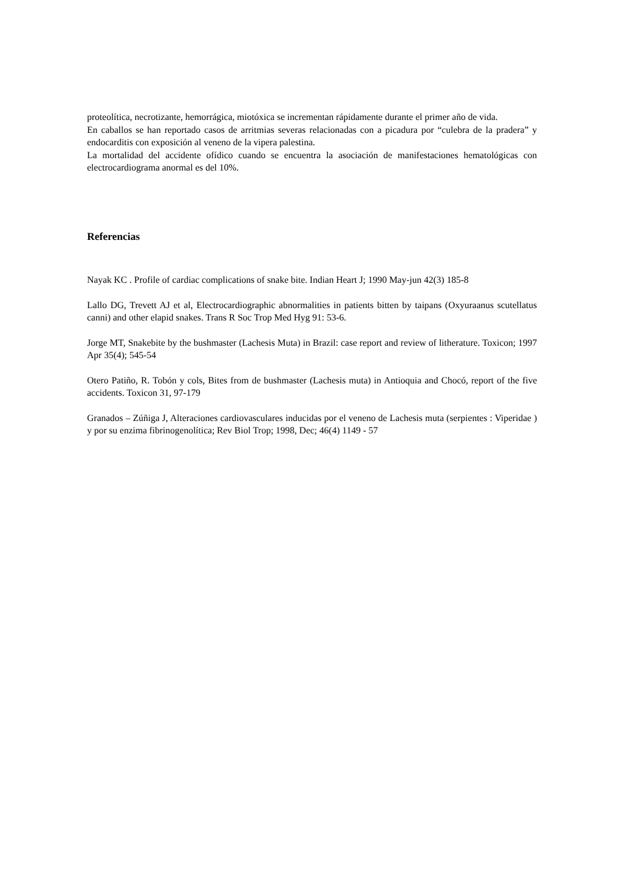proteolítica, necrotizante, hemorrágica, miotóxica se incrementan rápidamente durante el primer año de vida.
En caballos se han reportado casos de arritmias severas relacionadas con a picadura por “culebra de la pradera” y endocarditis con exposición al veneno de la vipera palestina.
La mortalidad del accidente ofídico cuando se encuentra la asociación de manifestaciones hematológicas con electrocardiograma anormal es del 10%.
Referencias
Nayak KC . Profile of cardiac complications of snake bite. Indian Heart J; 1990 May-jun 42(3) 185-8
Lallo DG, Trevett AJ et al, Electrocardiographic abnormalities in patients bitten by taipans (Oxyuraanus scutellatus canni) and other elapid snakes. Trans R Soc Trop Med Hyg 91: 53-6.
Jorge MT, Snakebite by the bushmaster (Lachesis Muta) in Brazil: case report and review of litherature. Toxicon; 1997 Apr 35(4); 545-54
Otero Patiño, R. Tobón y cols, Bites from de bushmaster (Lachesis muta) in Antioquia and Chocó, report of the five accidents. Toxicon 31, 97-179
Granados – Zúñiga J, Alteraciones cardiovasculares inducidas por el veneno de Lachesis muta (serpientes : Viperidae ) y por su enzima fibrinogenolítica; Rev Biol Trop; 1998, Dec; 46(4) 1149 - 57